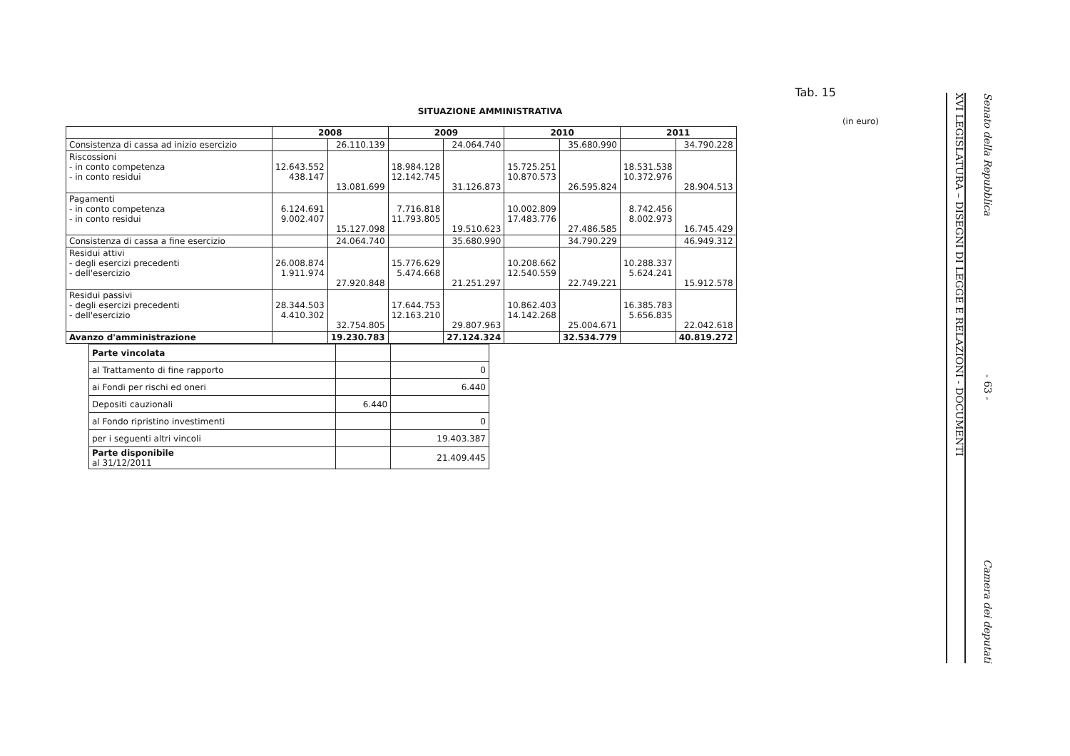Tab. 15
SITUAZIONE AMMINISTRATIVA
(in euro)
| | 2008 | | 2009 | | 2010 | | 2011 | |
| --- | --- | --- | --- | --- | --- | --- | --- | --- |
| Consistenza di cassa ad inizio esercizio | | 26.110.139 | | 24.064.740 | | 35.680.990 | | 34.790.228 |
| Riscossioni - in conto competenza - in conto residui | 12.643.552 438.147 | 13.081.699 | 18.984.128 12.142.745 | 31.126.873 | 15.725.251 10.870.573 | 26.595.824 | 18.531.538 10.372.976 | 28.904.513 |
| Pagamenti - in conto competenza - in conto residui | 6.124.691 9.002.407 | 15.127.098 | 7.716.818 11.793.805 | 19.510.623 | 10.002.809 17.483.776 | 27.486.585 | 8.742.456 8.002.973 | 16.745.429 |
| Consistenza di cassa a fine esercizio | | 24.064.740 | | 35.680.990 | | 34.790.229 | | 46.949.312 |
| Residui attivi - degli esercizi precedenti - dell'esercizio | 26.008.874 1.911.974 | 27.920.848 | 15.776.629 5.474.668 | 21.251.297 | 10.208.662 12.540.559 | 22.749.221 | 10.288.337 5.624.241 | 15.912.578 |
| Residui passivi - degli esercizi precedenti - dell'esercizio | 28.344.503 4.410.302 | 32.754.805 | 17.644.753 12.163.210 | 29.807.963 | 10.862.403 14.142.268 | 25.004.671 | 16.385.783 5.656.835 | 22.042.618 |
| Avanzo d'amministrazione | | 19.230.783 | | 27.124.324 | | 32.534.779 | | 40.819.272 |
| Parte vincolata | | |
| al Trattamento di fine rapporto | | 0 |
| ai Fondi per rischi ed oneri | | 6.440 |
| Depositi cauzionali | 6.440 | |
| al Fondo ripristino investimenti | | 0 |
| per i seguenti altri vincoli | | 19.403.387 |
| Parte disponibile al 31/12/2011 | | 21.409.445 |
XVI LEGISLATURA – DISEGNI DI LEGGE E RELAZIONI - DOCUMENTI
Senato della Repubblica
- 63 -
Camera dei deputati